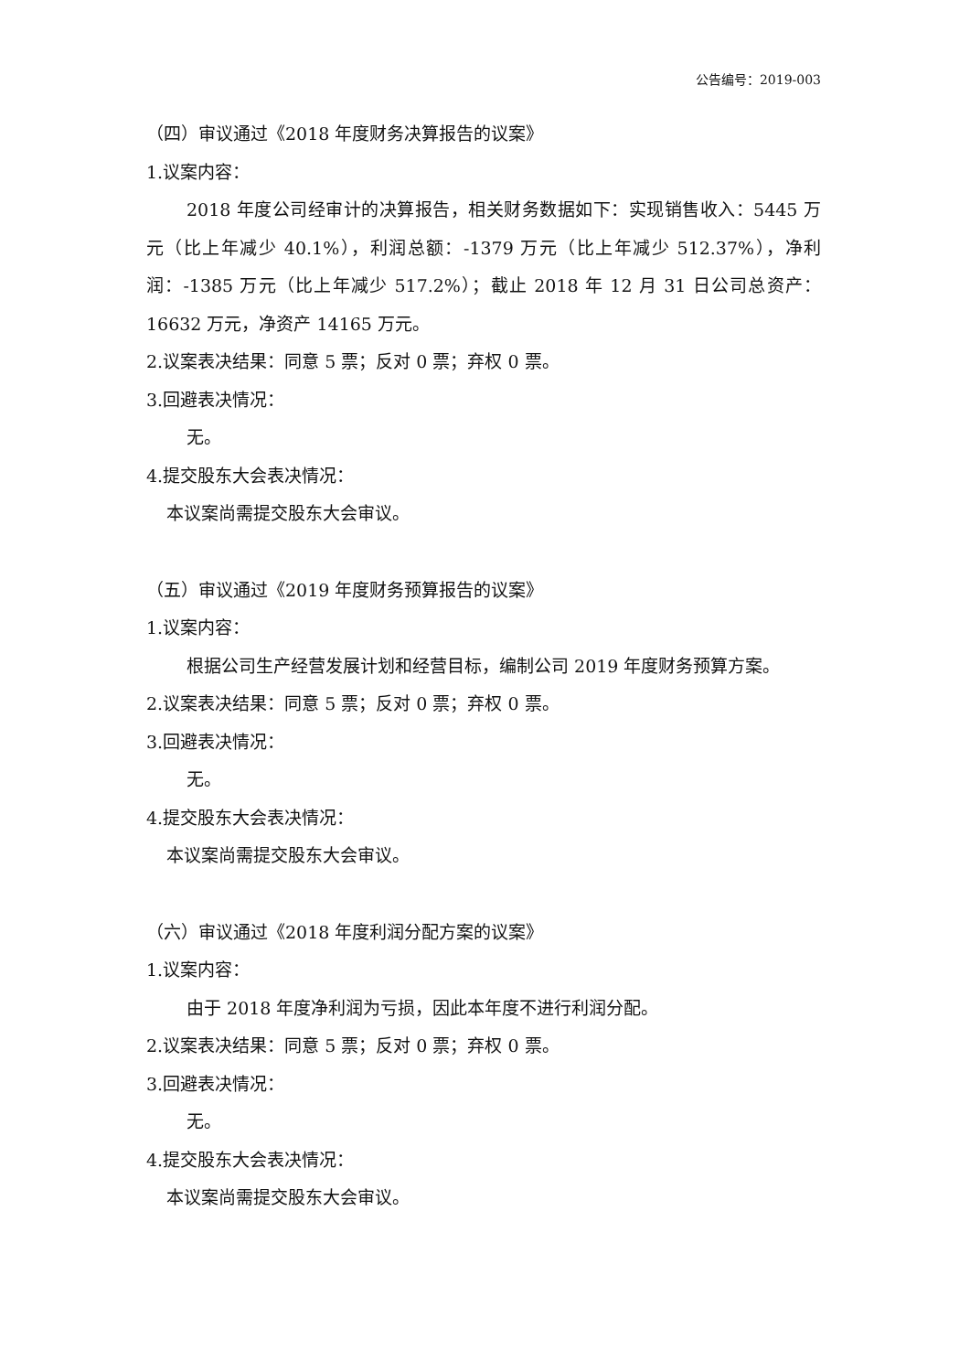公告编号：2019-003
（四）审议通过《2018 年度财务决算报告的议案》
1.议案内容：
2018 年度公司经审计的决算报告，相关财务数据如下：实现销售收入：5445 万元（比上年减少 40.1%），利润总额：-1379 万元（比上年减少 512.37%），净利润：-1385 万元（比上年减少 517.2%）；截止 2018 年 12 月 31 日公司总资产：16632 万元，净资产 14165 万元。
2.议案表决结果：同意 5 票；反对 0 票；弃权 0 票。
3.回避表决情况：
无。
4.提交股东大会表决情况：
本议案尚需提交股东大会审议。
（五）审议通过《2019 年度财务预算报告的议案》
1.议案内容：
根据公司生产经营发展计划和经营目标，编制公司 2019 年度财务预算方案。
2.议案表决结果：同意 5 票；反对 0 票；弃权 0 票。
3.回避表决情况：
无。
4.提交股东大会表决情况：
本议案尚需提交股东大会审议。
（六）审议通过《2018 年度利润分配方案的议案》
1.议案内容：
由于 2018 年度净利润为亏损，因此本年度不进行利润分配。
2.议案表决结果：同意 5 票；反对 0 票；弃权 0 票。
3.回避表决情况：
无。
4.提交股东大会表决情况：
本议案尚需提交股东大会审议。